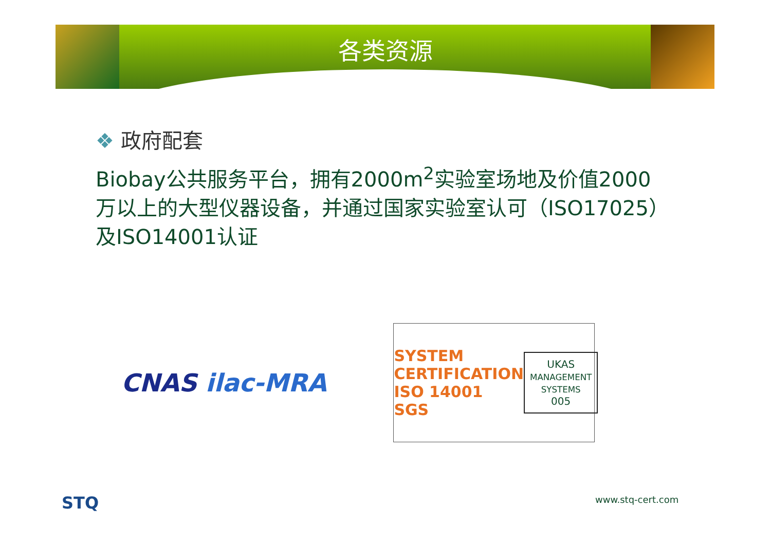各类资源
❖ 政府配套
Biobay公共服务平台，拥有2000m<sup>2</sup>实验室场地及价值2000万以上的大型仪器设备，并通过国家实验室认可（ISO17025）及ISO14001认证
CNAS ilac-MRA
SYSTEM CERTIFICATION
ISO 14001
SGS
UKAS
MANAGEMENT
SYSTEMS
005
STQ www.stq-cert.com